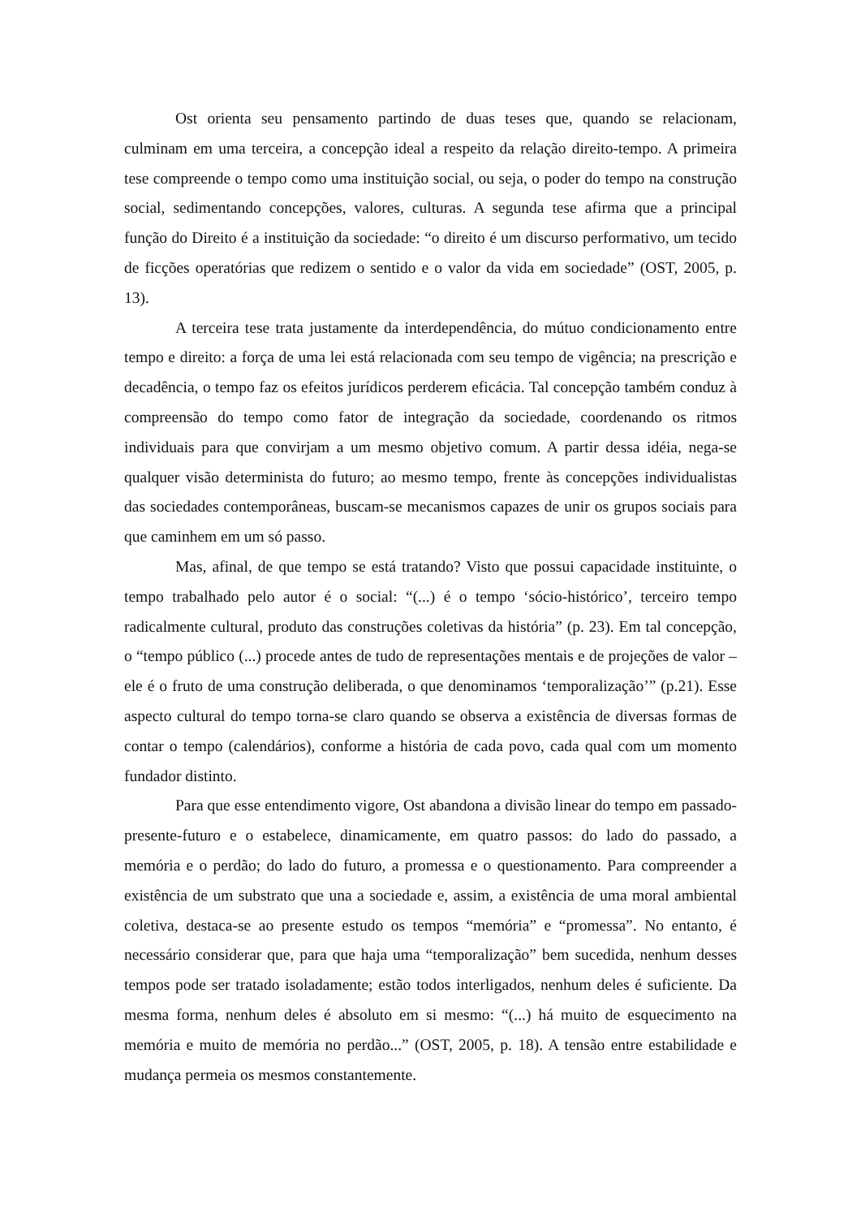Ost orienta seu pensamento partindo de duas teses que, quando se relacionam, culminam em uma terceira, a concepção ideal a respeito da relação direito-tempo. A primeira tese compreende o tempo como uma instituição social, ou seja, o poder do tempo na construção social, sedimentando concepções, valores, culturas. A segunda tese afirma que a principal função do Direito é a instituição da sociedade: “o direito é um discurso performativo, um tecido de ficções operatórias que redizem o sentido e o valor da vida em sociedade” (OST, 2005, p. 13).
A terceira tese trata justamente da interdependência, do mútuo condicionamento entre tempo e direito: a força de uma lei está relacionada com seu tempo de vigência; na prescrição e decadência, o tempo faz os efeitos jurídicos perderem eficácia. Tal concepção também conduz à compreensão do tempo como fator de integração da sociedade, coordenando os ritmos individuais para que convirjam a um mesmo objetivo comum. A partir dessa idéia, nega-se qualquer visão determinista do futuro; ao mesmo tempo, frente às concepções individualistas das sociedades contemporâneas, buscam-se mecanismos capazes de unir os grupos sociais para que caminhem em um só passo.
Mas, afinal, de que tempo se está tratando? Visto que possui capacidade instituinte, o tempo trabalhado pelo autor é o social: “(...) é o tempo ‘sócio-histórico’, terceiro tempo radicalmente cultural, produto das construções coletivas da história” (p. 23). Em tal concepção, o “tempo público (...) procede antes de tudo de representações mentais e de projeções de valor – ele é o fruto de uma construção deliberada, o que denominamos ‘temporalização’” (p.21). Esse aspecto cultural do tempo torna-se claro quando se observa a existência de diversas formas de contar o tempo (calendários), conforme a história de cada povo, cada qual com um momento fundador distinto.
Para que esse entendimento vigore, Ost abandona a divisão linear do tempo em passado-presente-futuro e o estabelece, dinamicamente, em quatro passos: do lado do passado, a memória e o perdão; do lado do futuro, a promessa e o questionamento. Para compreender a existência de um substrato que una a sociedade e, assim, a existência de uma moral ambiental coletiva, destaca-se ao presente estudo os tempos “memória” e “promessa”. No entanto, é necessário considerar que, para que haja uma “temporalização” bem sucedida, nenhum desses tempos pode ser tratado isoladamente; estão todos interligados, nenhum deles é suficiente. Da mesma forma, nenhum deles é absoluto em si mesmo: “(...) há muito de esquecimento na memória e muito de memória no perdão...” (OST, 2005, p. 18). A tensão entre estabilidade e mudança permeia os mesmos constantemente.